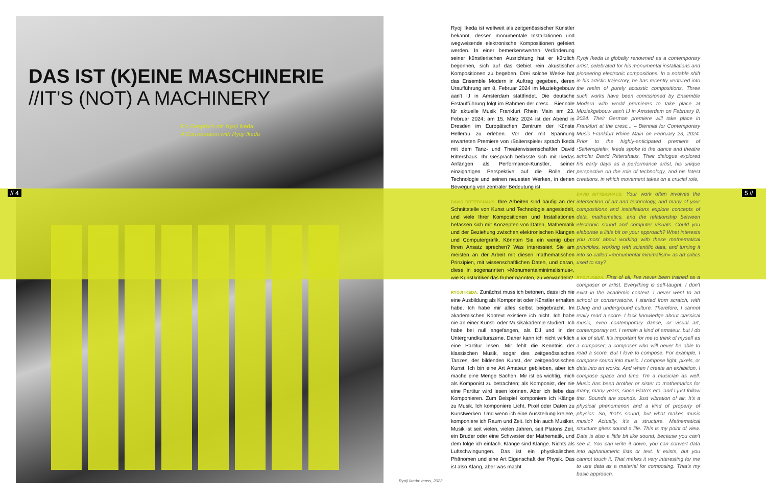DAS IST (K)EINE MASCHINERIE
//IT'S (NOT) A MACHINERY
Ein Gespräch mit Ryoji Ikeda
A Conversation with Ryoji Ikeda
// 4 5 //
Ryoji Ikeda: mass, 2023
Ryoji Ikeda ist weltweit als zeitgenössischer Künstler bekannt, dessen monumentale Installationen und wegweisende elektronische Kompositionen gefeiert werden. In einer bemerkenswerten Veränderung seiner künstlerischen Ausrichtung hat er kürzlich begonnen, sich auf das Gebiet rein akustischer Kompositionen zu begeben. Drei solche Werke hat das Ensemble Modern in Auftrag gegeben, deren Uraufführung am 8. Februar 2024 im Muziekgebouw aan't IJ in Amsterdam stattfindet. Die deutsche Erstaufführung folgt im Rahmen der cresc... Biennale für aktuelle Musik Frankfurt Rhein Main am 23. Februar 2024; am 15. März 2024 ist der Abend in Dresden im Europäischen Zentrum der Künste Hellerau zu erleben. Vor der mit Spannung erwarteten Premiere von ›Saitenspiele‹ sprach Ikeda mit dem Tanz- und Theaterwissenschaftler David Rittershaus. Ihr Gespräch befasste sich mit Ikedas Anfängen als Performance-Künstler, seiner einzigartigen Perspektive auf die Rolle der Technologie und seinen neuesten Werken, in denen Bewegung von zentraler Bedeutung ist.
DAVID RITTERSHAUS: Ihre Arbeiten sind häufig an der Schnittstelle von Kunst und Technologie angesiedelt, und viele Ihrer Kompositionen und Installationen befassen sich mit Konzepten von Daten, Mathematik und der Beziehung zwischen elektronischen Klängen und Computergrafik. Könnten Sie ein wenig über Ihren Ansatz sprechen? Was interessiert Sie am meisten an der Arbeit mit diesen mathematischen Prinzipien, mit wissenschaftlichen Daten, und daran, diese in sogenannten »Monumentalminimalismus«, wie Kunstkritiker das früher nannten, zu verwandeln?
RYOJI IKEDA: Zunächst muss ich betonen, dass ich nie eine Ausbildung als Komponist oder Künstler erhalten habe. Ich habe mir alles selbst beigebracht. Im akademischen Kontext existiere ich nicht. Ich habe nie an einer Kunst- oder Musikakademie studiert. Ich habe bei null angefangen, als DJ und in der Untergrundkulturszene. Daher kann ich nicht wirklich eine Partitur lesen. Mir fehlt die Kenntnis der klassischen Musik, sogar des zeitgenössischen Tanzes, der bildenden Kunst, der zeitgenössischen Kunst. Ich bin eine Art Amateur geblieben, aber ich mache eine Menge Sachen. Mir ist es wichtig, mich als Komponist zu betrachten; als Komponist, der nie eine Partitur wird lesen können. Aber ich liebe das Komponieren. Zum Beispiel komponiere ich Klänge zu Musik. Ich komponiere Licht, Pixel oder Daten zu Kunstwerken. Und wenn ich eine Ausstellung kreiere, komponiere ich Raum und Zeit. Ich bin auch Musiker. Musik ist seit vielen, vielen Jahren, seit Platons Zeit, ein Bruder oder eine Schwester der Mathematik, und dem folge ich einfach. Klänge sind Klänge. Nichts als Luftschwingungen. Das ist ein physikalisches Phänomen und eine Art Eigenschaft der Physik. Das ist also Klang, aber was macht
Ryoji Ikeda is globally renowned as a contemporary artist, celebrated for his monumental installations and pioneering electronic compositions. In a notable shift in his artistic trajectory, he has recently ventured into the realm of purely acoustic compositions. Three such works have been comissioned by Ensemble Modern with world premieres to take place at Muziekgebouw aan't IJ in Amsterdam on February 8, 2024. Their German premiere will take place in Frankfurt at the cresc... – Biennial for Contemporary Music Frankfurt Rhine Main on February 23, 2024. Prior to the highly-anticipated premiere of ›Saitenspiele‹, Ikeda spoke to the dance and theatre scholar David Rittershaus. Their dialogue explored his early days as a performance artist, his unique perspective on the role of technology, and his latest creations, in which movement takes on a crucial role.
DAVID RITTERSHAUS: Your work often involves the intersection of art and technology, and many of your compositions and installations explore concepts of data, mathematics, and the relationship between electronic sound and computer visuals. Could you elaborate a little bit on your approach? What interests you most about working with these mathematical principles, working with scientific data, and turning it into so-called »monumental minimalism« as art critics used to say?
RYOJI IKEDA: First of all, I've never been trained as a composer or artist. Everything is self-taught. I don't exist in the academic context. I never went to art school or conservatoire. I started from scratch, with DJing and underground culture. Therefore, I cannot really read a score. I lack knowledge about classical music, even contemporary dance, or visual art, contemporary art. I remain a kind of amateur, but I do a lot of stuff. It's important for me to think of myself as a composer; a composer who will never be able to read a score. But I love to compose. For example, I compose sound into music. I compose light, pixels, or data into art works. And when I create an exhibition, I compose space and time. I'm a musician as well. Music has been brother or sister to mathematics for many, many years, since Plato's era, and I just follow this. Sounds are sounds. Just vibration of air. It's a physical phenomenon and a kind of property of physics. So, that's sound, but what makes music music? Actually, it's a structure. Mathematical structure gives sound a life. This is my point of view. Data is also a little bit like sound, because you can't see it. You can write it down, you can convert data into alphanumeric lists or text. It exists, but you cannot touch it. That makes it very interesting for me to use data as a material for composing. That's my basic approach.